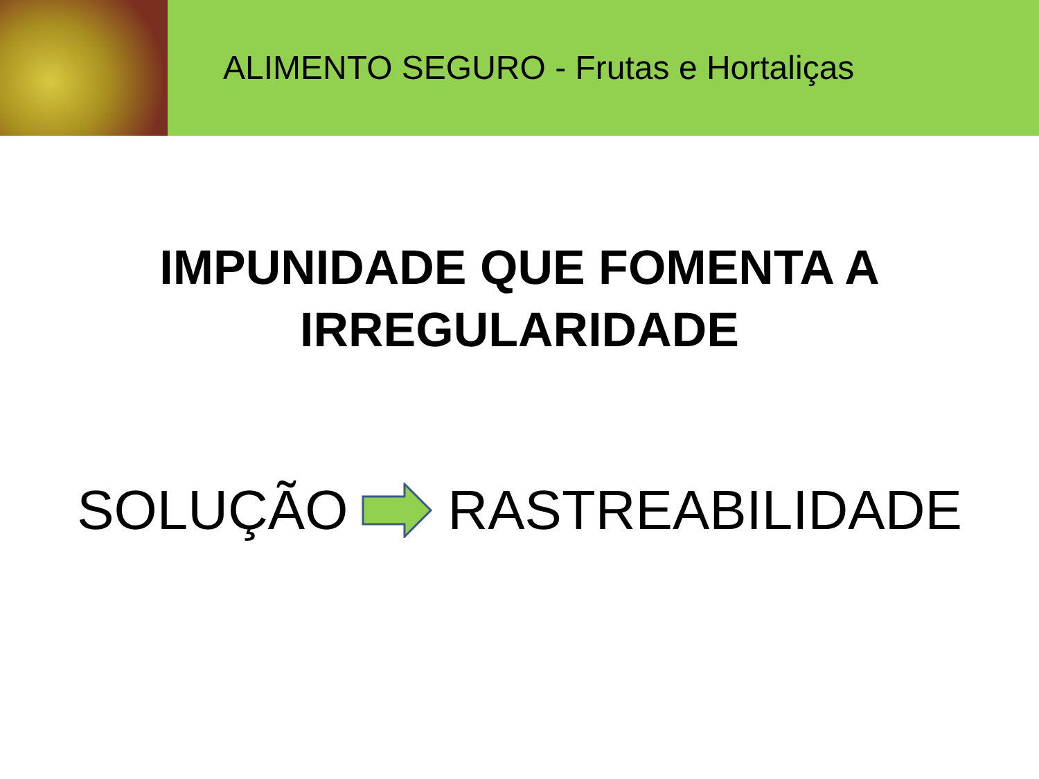ALIMENTO SEGURO - Frutas e Hortaliças
IMPUNIDADE QUE FOMENTA A
IRREGULARIDADE
SOLUÇÃO RASTREABILIDADE